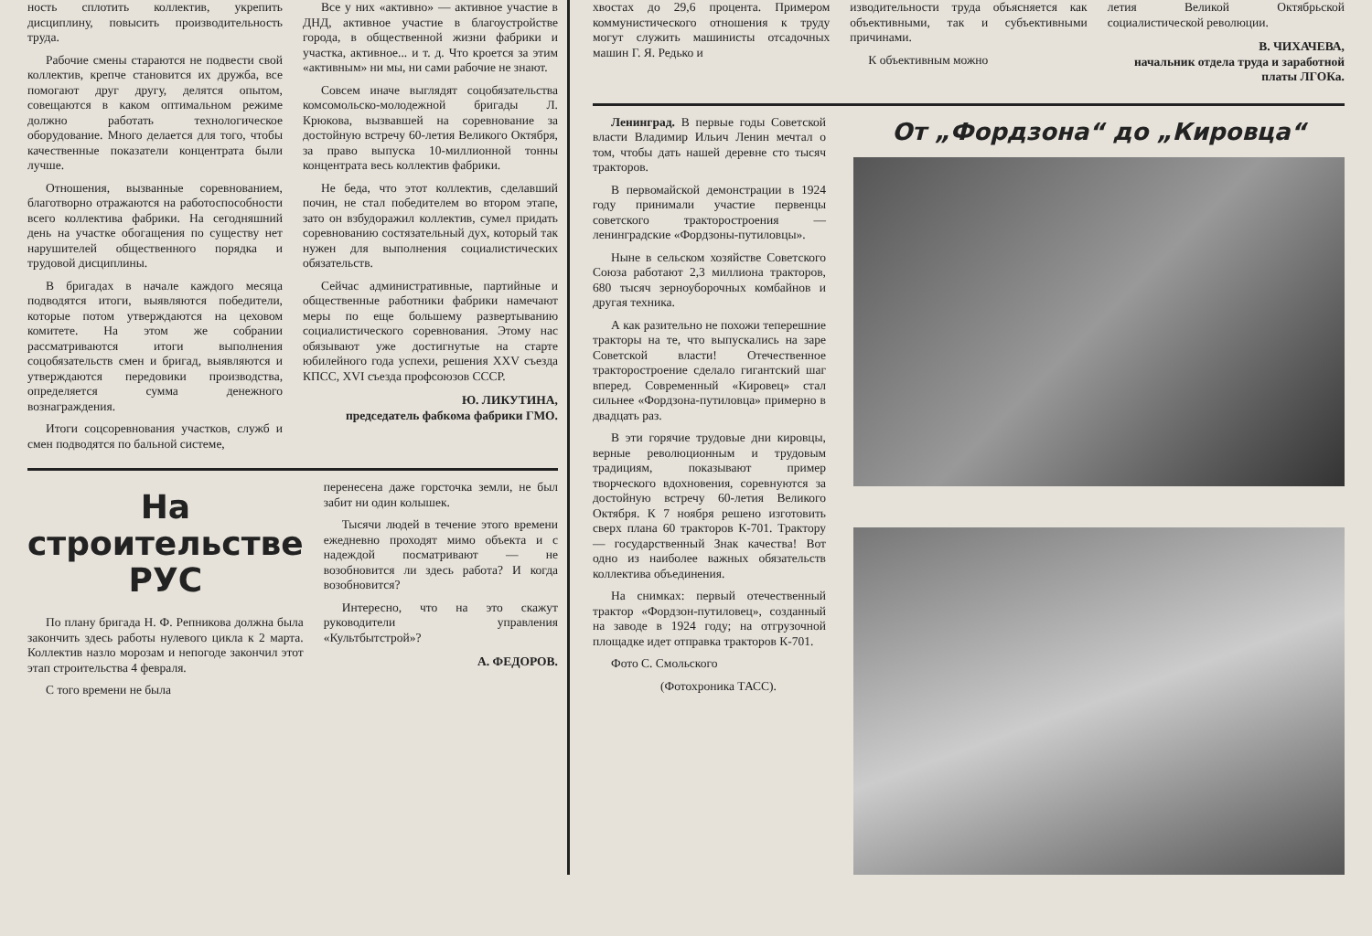ность сплотить коллектив, укрепить дисциплину, повысить производительность труда.
Рабочие смены стараются не подвести свой коллектив, крепче становится их дружба, все помогают друг другу, делятся опытом, совещаются в каком оптимальном режиме должно работать технологическое оборудование. Много делается для того, чтобы качественные показатели концентрата были лучше.
Отношения, вызванные соревнованием, благотворно отражаются на работоспособности всего коллектива фабрики. На сегодняшний день на участке обогащения по существу нет нарушителей общественного порядка и трудовой дисциплины.
В бригадах в начале каждого месяца подводятся итоги, выявляются победители, которые потом утверждаются на цеховом комитете. На этом же собрании рассматриваются итоги выполнения соцобязательств смен и бригад, выявляются и утверждаются передовики производства, определяется сумма денежного вознаграждения.
Итоги соцсоревнования участков, служб и смен подводятся по бальной системе,
Все у них «активно» — активное участие в ДНД, активное участие в благоустройстве города, в общественной жизни фабрики и участка, активное... и т. д. Что кроется за этим «активным» ни мы, ни сами рабочие не знают.
Совсем иначе выглядят соцобязательства комсомольско-молодежной бригады Л. Крюкова, вызвавшей на соревнование за достойную встречу 60-летия Великого Октября, за право выпуска 10-миллионной тонны концентрата весь коллектив фабрики.
Не беда, что этот коллектив, сделавший почин, не стал победителем во втором этапе, зато он взбудоражил коллектив, сумел придать соревнованию состязательный дух, который так нужен для выполнения социалистических обязательств.
Сейчас административные, партийные и общественные работники фабрики намечают меры по еще большему развертыванию социалистического соревнования. Этому нас обязывают уже достигнутые на старте юбилейного года успехи, решения XXV съезда КПСС, XVI съезда профсоюзов СССР.
Ю. ЛИКУТИНА,
председатель фабкома фабрики ГМО.
На строительстве РУС
По плану бригада Н. Ф. Репникова должна была закончить здесь работы нулевого цикла к 2 марта. Коллектив назло морозам и непогоде закончил этот этап строительства 4 февраля.
С того времени не была
перенесена даже горсточка земли, не был забит ни один колышек.
Тысячи людей в течение этого времени ежедневно проходят мимо объекта и с надеждой посматривают — не возобновится ли здесь работа? И когда возобновится?
Интересно, что на это скажут руководители управления «Культбытстрой»?
А. ФЕДОРОВ.
хвостах до 29,6 процента. Примером коммунистического отношения к труду могут служить машинисты отсадочных машин Г. Я. Редько и
изводительности труда объясняется как объективными, так и субъективными причинами.
К объективным можно
летия Великой Октябрьской социалистической революции.
В. ЧИХАЧЕВА,
начальник отдела труда и заработной платы ЛГОКа.
Ленинград. В первые годы Советской власти Владимир Ильич Ленин мечтал о том, чтобы дать нашей деревне сто тысяч тракторов.
В первомайской демонстрации в 1924 году принимали участие первенцы советского тракторостроения — ленинградские «Фордзоны-путиловцы».
Ныне в сельском хозяйстве Советского Союза работают 2,3 миллиона тракторов, 680 тысяч зерноуборочных комбайнов и другая техника.
А как разительно не похожи теперешние тракторы на те, что выпускались на заре Советской власти! Отечественное тракторостроение сделало гигантский шаг вперед. Современный «Кировец» стал сильнее «Фордзона-путиловца» примерно в двадцать раз.
В эти горячие трудовые дни кировцы, верные революционным и трудовым традициям, показывают пример творческого вдохновения, соревнуются за достойную встречу 60-летия Великого Октября. К 7 ноября решено изготовить сверх плана 60 тракторов К-701. Трактору — государственный Знак качества! Вот одно из наиболее важных обязательств коллектива объединения.
На снимках: первый отечественный трактор «Фордзон-путиловец», созданный на заводе в 1924 году; на отгрузочной площадке идет отправка тракторов К-701.
Фото С. Смольского
(Фотохроника ТАСС).
От „Фордзона“ до „Кировца“